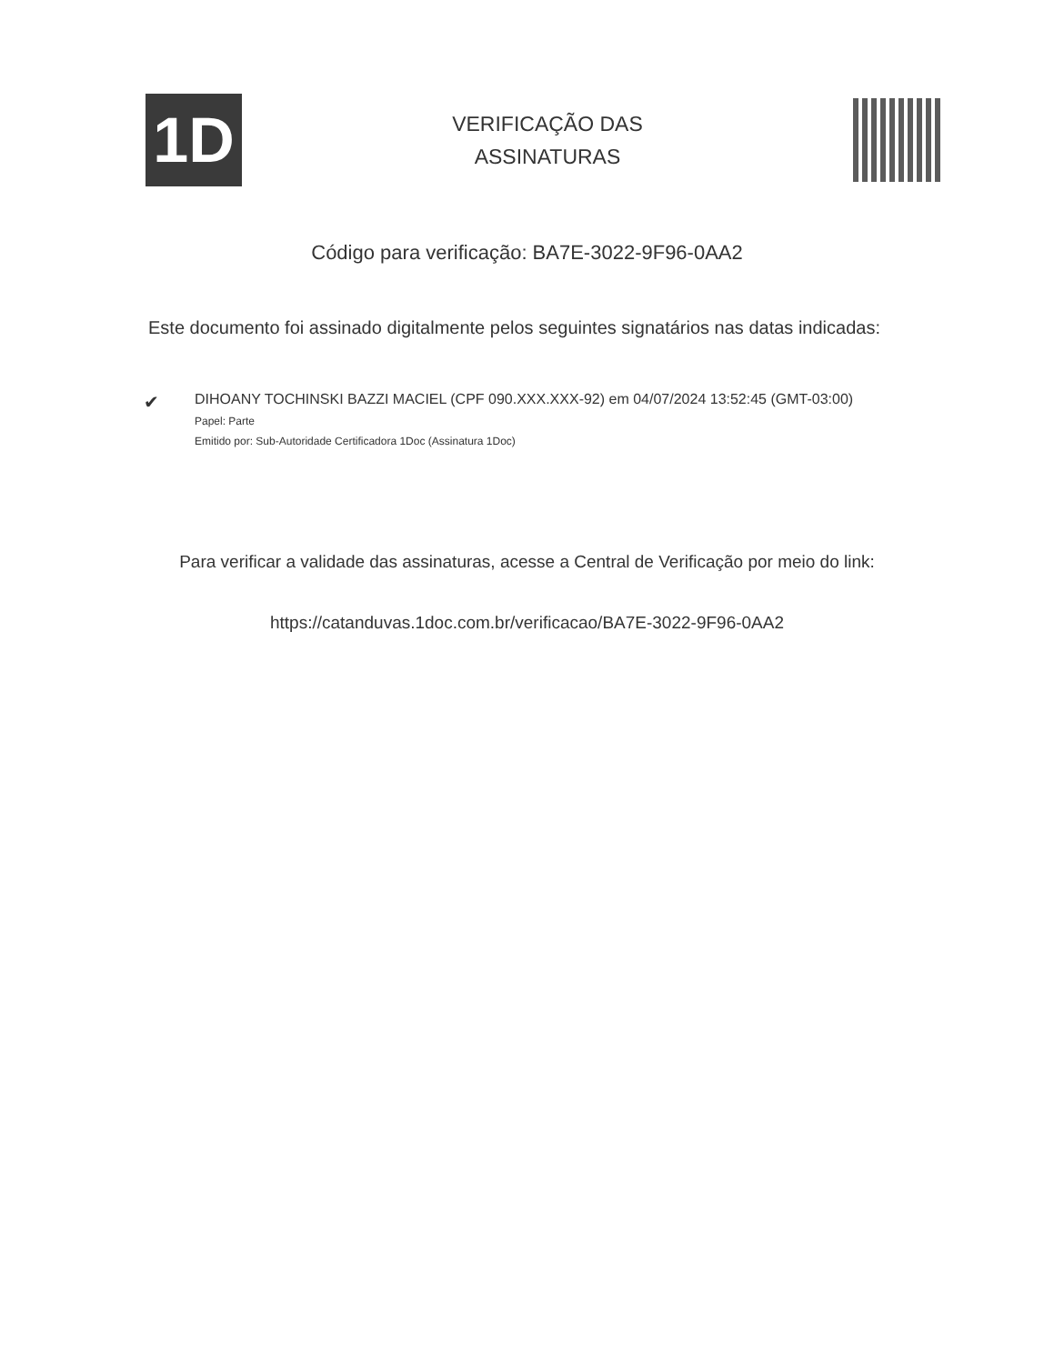1D
VERIFICAÇÃO DAS
ASSINATURAS
Código para verificação: BA7E-3022-9F96-0AA2
Este documento foi assinado digitalmente pelos seguintes signatários nas datas indicadas:
✔
DIHOANY TOCHINSKI BAZZI MACIEL (CPF 090.XXX.XXX-92) em 04/07/2024 13:52:45 (GMT-03:00)
Papel: Parte
Emitido por: Sub-Autoridade Certificadora 1Doc (Assinatura 1Doc)
Para verificar a validade das assinaturas, acesse a Central de Verificação por meio do link:
https://catanduvas.1doc.com.br/verificacao/BA7E-3022-9F96-0AA2